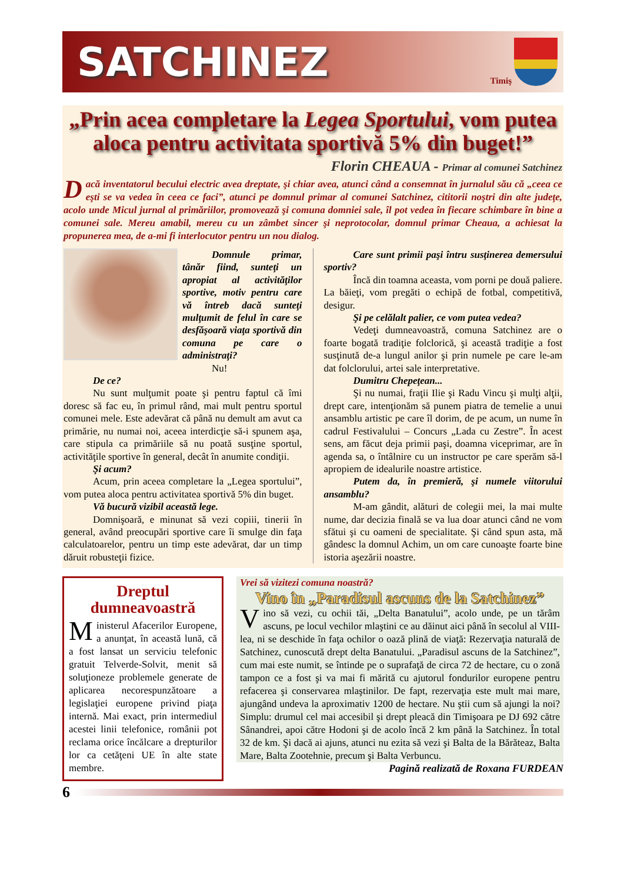SATCHINEZ
Timiş
„Prin acea completare la Legea Sportului, vom putea aloca pentru activitata sportivă 5% din buget!”
Florin CHEAUA - Primar al comunei Satchinez
Dacă inventatorul becului electric avea dreptate, şi chiar avea, atunci când a consemnat în jurnalul său că „ceea ce eşti se va vedea în ceea ce faci”, atunci pe domnul primar al comunei Satchinez, cititorii noştri din alte judeţe, acolo unde Micul jurnal al primăriilor, promovează şi comuna domniei sale, îl pot vedea în fiecare schimbare în bine a comunei sale. Mereu amabil, mereu cu un zâmbet sincer şi neprotocolar, domnul primar Cheaua, a achiesat la propunerea mea, de a-mi fi interlocutor pentru un nou dialog.
Domnule primar, tânăr fiind, sunteţi un apropiat al activităţilor sportive, motiv pentru care vă întreb dacă sunteţi mulţumit de felul în care se desfăşoară viaţa sportivă din comuna pe care o administraţi?
Nu!
De ce?
Nu sunt mulţumit poate şi pentru faptul că îmi doresc să fac eu, în primul rând, mai mult pentru sportul comunei mele. Este adevărat că până nu demult am avut ca primărie, nu numai noi, aceea interdicţie să-i spunem aşa, care stipula ca primăriile să nu poată susţine sportul, activităţile sportive în general, decât în anumite condiţii.
Şi acum?
Acum, prin aceea completare la „Legea sportului”, vom putea aloca pentru activitatea sportivă 5% din buget.
Vă bucură vizibil această lege.
Domnişoară, e minunat să vezi copiii, tinerii în general, având preocupări sportive care îi smulge din faţa calculatoarelor, pentru un timp este adevărat, dar un timp dăruit robusteţii fizice.
Care sunt primii paşi întru susţinerea demersului sportiv?
Încă din toamna aceasta, vom porni pe două paliere. La băieţi, vom pregăti o echipă de fotbal, competitivă, desigur.
Şi pe celălalt palier, ce vom putea vedea?
Vedeţi dumneavoastră, comuna Satchinez are o foarte bogată tradiţie folclorică, şi această tradiţie a fost susţinută de-a lungul anilor şi prin numele pe care le-am dat folclorului, artei sale interpretative.
Dumitru Chepeţean...
Şi nu numai, fraţii Ilie şi Radu Vincu şi mulţi alţii, drept care, intenţionăm să punem piatra de temelie a unui ansamblu artistic pe care îl dorim, de pe acum, un nume în cadrul Festivalului – Concurs „Lada cu Zestre”. În acest sens, am făcut deja primii paşi, doamna viceprimar, are în agenda sa, o întâlnire cu un instructor pe care sperăm să-l apropiem de idealurile noastre artistice.
Putem da, în premieră, şi numele viitorului ansamblu?
M-am gândit, alături de colegii mei, la mai multe nume, dar decizia finală se va lua doar atunci când ne vom sfătui şi cu oameni de specialitate. Şi când spun asta, mă gândesc la domnul Achim, un om care cunoaşte foarte bine istoria aşezării noastre.
Dreptul dumneavoastră
Ministerul Afacerilor Europene, a anunţat, în această lună, că a fost lansat un serviciu telefonic gratuit Telverde-Solvit, menit să soluţioneze problemele generate de aplicarea necorespunzătoare a legislaţiei europene privind piaţa internă. Mai exact, prin intermediul acestei linii telefonice, românii pot reclama orice încălcare a drepturilor lor ca cetăţeni UE în alte state membre.
Vrei să vizitezi comuna noastră?
Vino în „Paradisul ascuns de la Satchinez”
Vino să vezi, cu ochii tăi, „Delta Banatului”, acolo unde, pe un tărâm ascuns, pe locul vechilor mlaştini ce au dăinut aici până în secolul al VIII-lea, ni se deschide în faţa ochilor o oază plină de viaţă: Rezervaţia naturală de Satchinez, cunoscută drept delta Banatului. „Paradisul ascuns de la Satchinez”, cum mai este numit, se întinde pe o suprafaţă de circa 72 de hectare, cu o zonă tampon ce a fost şi va mai fi mărită cu ajutorul fondurilor europene pentru refacerea şi conservarea mlaştinilor. De fapt, rezervaţia este mult mai mare, ajungând undeva la aproximativ 1200 de hectare. Nu ştii cum să ajungi la noi? Simplu: drumul cel mai accesibil şi drept pleacă din Timişoara pe DJ 692 către Sânandrei, apoi către Hodoni şi de acolo încă 2 km până la Satchinez. În total 32 de km. Şi dacă ai ajuns, atunci nu ezita să vezi şi Balta de la Bărăteaz, Balta Mare, Balta Zootehnie, precum şi Balta Verbuncu.
Pagină realizată de Roxana FURDEAN
6